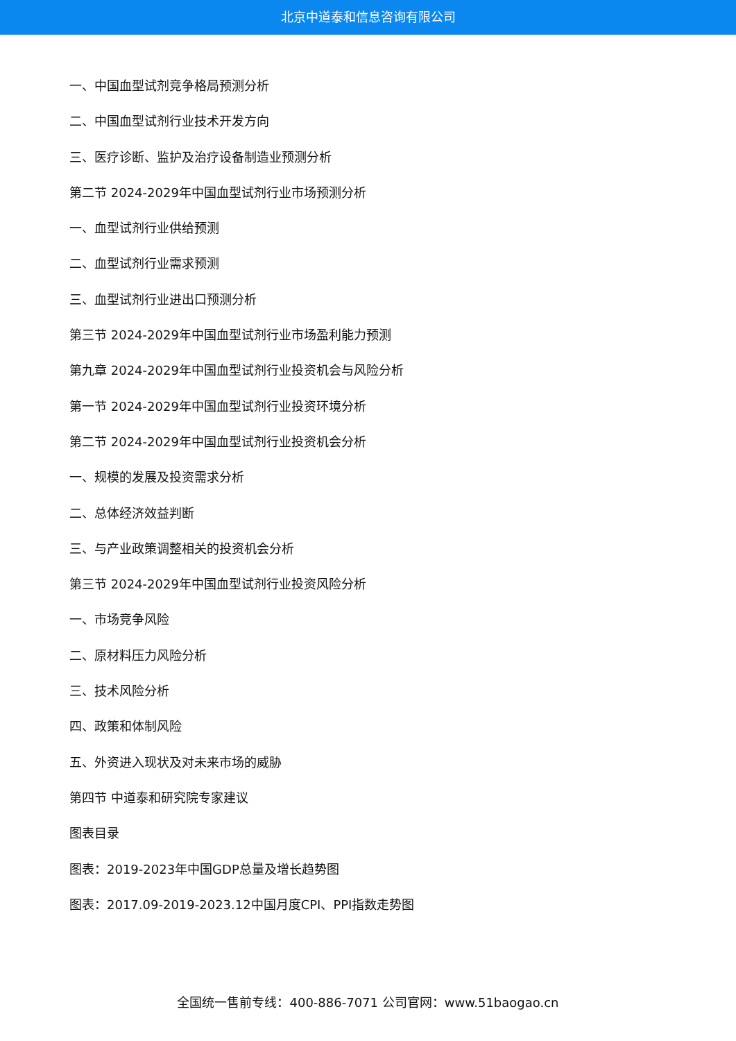北京中道泰和信息咨询有限公司
一、中国血型试剂竞争格局预测分析
二、中国血型试剂行业技术开发方向
三、医疗诊断、监护及治疗设备制造业预测分析
第二节 2024-2029年中国血型试剂行业市场预测分析
一、血型试剂行业供给预测
二、血型试剂行业需求预测
三、血型试剂行业进出口预测分析
第三节 2024-2029年中国血型试剂行业市场盈利能力预测
第九章 2024-2029年中国血型试剂行业投资机会与风险分析
第一节 2024-2029年中国血型试剂行业投资环境分析
第二节 2024-2029年中国血型试剂行业投资机会分析
一、规模的发展及投资需求分析
二、总体经济效益判断
三、与产业政策调整相关的投资机会分析
第三节 2024-2029年中国血型试剂行业投资风险分析
一、市场竞争风险
二、原材料压力风险分析
三、技术风险分析
四、政策和体制风险
五、外资进入现状及对未来市场的威胁
第四节 中道泰和研究院专家建议
图表目录
图表：2019-2023年中国GDP总量及增长趋势图
图表：2017.09-2019-2023.12中国月度CPI、PPI指数走势图
全国统一售前专线：400-886-7071 公司官网：www.51baogao.cn